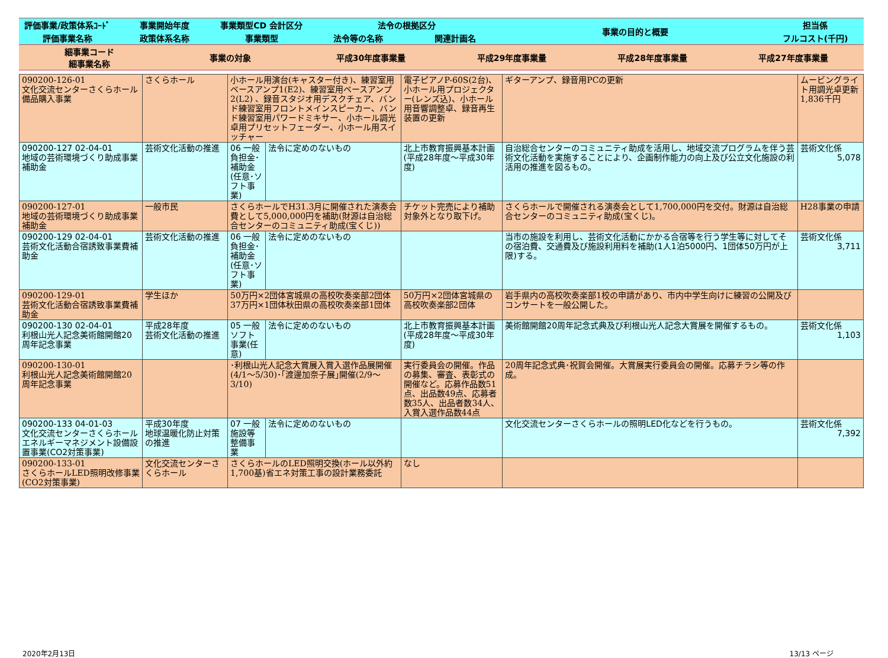| 評価事業/政策体系ｺｰﾄﾞ | 事業開始年度 | 事業類型CD 会計区分 | 法令の根拠区分 | | 事業の目的と概要 | 担当係 |
| 評価事業名称 | 政策体系名称 | 事業類型 | 法令等の名称 | 関連計画名 | | フルコスト(千円) |
| 細事業コード 細事業名称 | 事業の対象 | 平成30年度事業量 | 平成29年度事業量 | 平成28年度事業量 | 平成27年度事業量 |
| 090200-126-01 文化交流センターさくらホール備品購入事業 | さくらホール | 小ホール用演台(キャスター付き)、練習室用ベースアンプ1(E2)、練習室用ベースアンプ2(L2) 、録音スタジオ用デスクチェア、バンド練習室用フロントメインスピーカー、バンド練習室用パワードミキサー、小ホール調光卓用プリセットフェーダー、小ホール用スイッチャー | | 電子ピアノP-60S(2台)、小ホール用プロジェクター(レンズ込)、小ホール用音響調整卓、録音再生装置の更新 | ギターアンプ、録音用PCの更新 | ムービングライト用調光卓更新1,836千円 |
| 090200-127 02-04-01 地域の芸術環境づくり助成事業補助金 | 芸術文化活動の推進 | 06 一般 負担金･補助金(任意･ソフト事業) | 法令に定めのないもの | 北上市教育振興基本計画(平成28年度～平成30年度) | 自治総合センターのコミュニティ助成を活用し、地域交流プログラムを伴う芸術文化活動を実施することにより、企画制作能力の向上及び公立文化施設の利活用の推進を図るもの。 | 芸術文化係 5,078 |
| 090200-127-01 地域の芸術環境づくり助成事業補助金 | 一般市民 | さくらホールでH31.3月に開催された演奏会費として5,000,000円を補助(財源は自治総合センターのコミュニティ助成(宝くじ)) | | チケット完売により補助対象外となり取下げ。 | さくらホールで開催される演奏会として1,700,000円を交付。財源は自治総合センターのコミュニティ助成(宝くじ)。 | H28事業の申請 |
| 090200-129 02-04-01 芸術文化活動合宿誘致事業費補助金 | 芸術文化活動の推進 | 06 一般 負担金･補助金(任意･ソフト事業) | 法令に定めのないもの | | 当市の施設を利用し、芸術文化活動にかかる合宿等を行う学生等に対してその宿泊費、交通費及び施設利用料を補助(1人1泊5000円、1団体50万円が上限)する。 | 芸術文化係 3,711 |
| 090200-129-01 芸術文化活動合宿誘致事業費補助金 | 学生ほか | 50万円×2団体宮城県の高校吹奏楽部2団体37万円×1団体秋田県の高校吹奏楽部1団体 | | 50万円×2団体宮城県の高校吹奏楽部2団体 | 岩手県内の高校吹奏楽部1校の申請があり、市内中学生向けに練習の公開及びコンサートを一般公開した。 | |
| 090200-130 02-04-01 利根山光人記念美術館開館20周年記念事業 | 平成28年度 芸術文化活動の推進 | 05 一般 ソフト事業(任意) | 法令に定めのないもの | 北上市教育振興基本計画(平成28年度～平成30年度) | 美術館開館20周年記念式典及び利根山光人記念大賞展を開催するもの。 | 芸術文化係 1,103 |
| 090200-130-01 利根山光人記念美術館開館20周年記念事業 | | ･利根山光人記念大賞展入賞入選作品展開催(4/1～5/30)･｢渡邊加奈子展｣開催(2/9～3/10) | | 実行委員会の開催。作品の募集、審査、表彰式の開催など。応募作品数51点、出品数49点、応募者数35人、出品者数34人、入賞入選作品数44点 | 20周年記念式典･祝賀会開催。大賞展実行委員会の開催。応募チラシ等の作成。 | |
| 090200-133 04-01-03 文化交流センターさくらホールエネルギーマネジメント設備設置事業(CO2対策事業) | 平成30年度 地球温暖化防止対策の推進 | 07 一般 施設等整備事業 | 法令に定めのないもの | | 文化交流センターさくらホールの照明LED化などを行うもの。 | 芸術文化係 7,392 |
| 090200-133-01 さくらホールLED照明改修事業(CO2対策事業) | 文化交流センターさくらホール | さくらホールのLED照明交換(ホール以外約1,700基)省エネ対策工事の設計業務委託 | | なし | | |
2020年2月13日 13/13 ページ